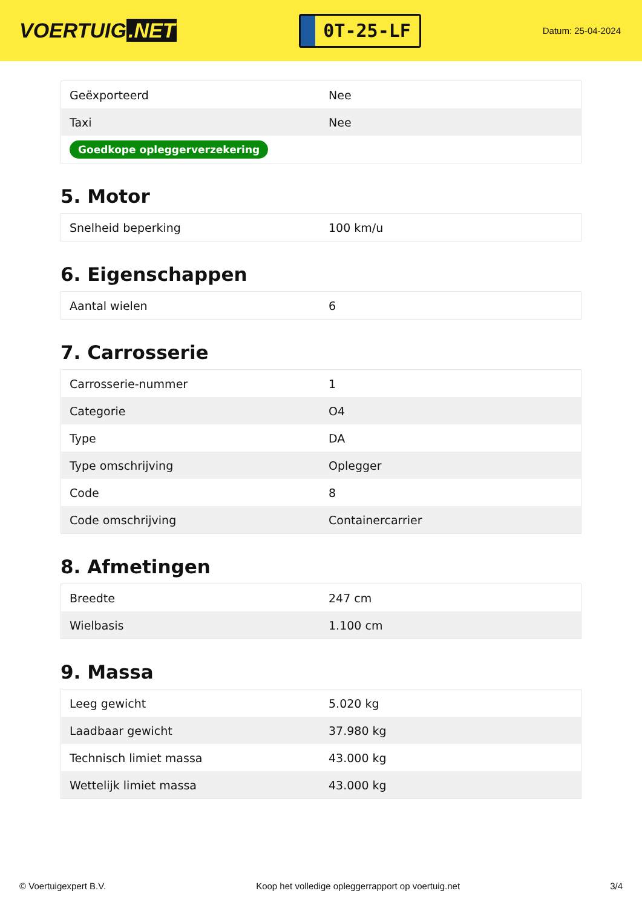VOERTUIG.NET
0T-25-LF
Datum: 25-04-2024
| Geëxporteerd | Nee |
| Taxi | Nee |
| Goedkope opleggerverzekering | |
5. Motor
| Snelheid beperking | 100 km/u |
6. Eigenschappen
| Aantal wielen | 6 |
7. Carrosserie
| Carrosserie-nummer | 1 |
| Categorie | O4 |
| Type | DA |
| Type omschrijving | Oplegger |
| Code | 8 |
| Code omschrijving | Containercarrier |
8. Afmetingen
| Breedte | 247 cm |
| Wielbasis | 1.100 cm |
9. Massa
| Leeg gewicht | 5.020 kg |
| Laadbaar gewicht | 37.980 kg |
| Technisch limiet massa | 43.000 kg |
| Wettelijk limiet massa | 43.000 kg |
© Voertuigexpert B.V. Koop het volledige opleggerrapport op voertuig.net 3/4